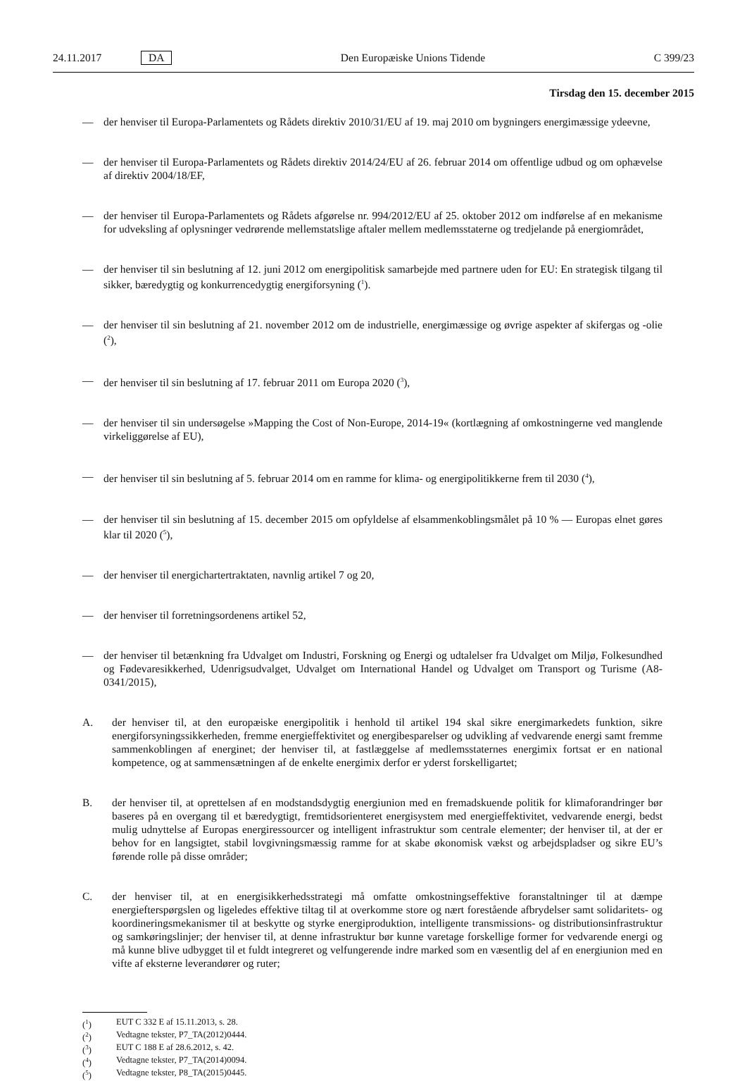24.11.2017 DA Den Europæiske Unions Tidende C 399/23
Tirsdag den 15. december 2015
— der henviser til Europa-Parlamentets og Rådets direktiv 2010/31/EU af 19. maj 2010 om bygningers energimæssige ydeevne,
— der henviser til Europa-Parlamentets og Rådets direktiv 2014/24/EU af 26. februar 2014 om offentlige udbud og om ophævelse af direktiv 2004/18/EF,
— der henviser til Europa-Parlamentets og Rådets afgørelse nr. 994/2012/EU af 25. oktober 2012 om indførelse af en mekanisme for udveksling af oplysninger vedrørende mellemstatslige aftaler mellem medlemsstaterne og tredjelande på energiområdet,
— der henviser til sin beslutning af 12. juni 2012 om energipolitisk samarbejde med partnere uden for EU: En strategisk tilgang til sikker, bæredygtig og konkurrencedygtig energiforsyning (<sup>1</sup>).
— der henviser til sin beslutning af 21. november 2012 om de industrielle, energimæssige og øvrige aspekter af skifergas og -olie (<sup>2</sup>),
— der henviser til sin beslutning af 17. februar 2011 om Europa 2020 (<sup>3</sup>),
— der henviser til sin undersøgelse »Mapping the Cost of Non-Europe, 2014-19« (kortlægning af omkostningerne ved manglende virkeliggørelse af EU),
— der henviser til sin beslutning af 5. februar 2014 om en ramme for klima- og energipolitikkerne frem til 2030 (<sup>4</sup>),
— der henviser til sin beslutning af 15. december 2015 om opfyldelse af elsammenkoblingsmålet på 10 % — Europas elnet gøres klar til 2020 (<sup>5</sup>),
— der henviser til energichartertraktaten, navnlig artikel 7 og 20,
— der henviser til forretningsordenens artikel 52,
— der henviser til betænkning fra Udvalget om Industri, Forskning og Energi og udtalelser fra Udvalget om Miljø, Folkesundhed og Fødevaresikkerhed, Udenrigsudvalget, Udvalget om International Handel og Udvalget om Transport og Turisme (A8-0341/2015),
A. der henviser til, at den europæiske energipolitik i henhold til artikel 194 skal sikre energimarkedets funktion, sikre energiforsyningssikkerheden, fremme energieffektivitet og energibesparelser og udvikling af vedvarende energi samt fremme sammenkoblingen af energinet; der henviser til, at fastlæggelse af medlemsstaternes energimix fortsat er en national kompetence, og at sammensætningen af de enkelte energimix derfor er yderst forskelligartet;
B. der henviser til, at oprettelsen af en modstandsdygtig energiunion med en fremadskuende politik for klimaforandringer bør baseres på en overgang til et bæredygtigt, fremtidsorienteret energisystem med energieffektivitet, vedvarende energi, bedst mulig udnyttelse af Europas energiressourcer og intelligent infrastruktur som centrale elementer; der henviser til, at der er behov for en langsigtet, stabil lovgivningsmæssig ramme for at skabe økonomisk vækst og arbejdspladser og sikre EU’s førende rolle på disse områder;
C. der henviser til, at en energisikkerhedsstrategi må omfatte omkostningseffektive foranstaltninger til at dæmpe energiefterspørgslen og ligeledes effektive tiltag til at overkomme store og nært forestående afbrydelser samt solidaritets- og koordineringsmekanismer til at beskytte og styrke energiproduktion, intelligente transmissions- og distributionsinfrastruktur og samkøringslinjer; der henviser til, at denne infrastruktur bør kunne varetage forskellige former for vedvarende energi og må kunne blive udbygget til et fuldt integreret og velfungerende indre marked som en væsentlig del af en energiunion med en vifte af eksterne leverandører og ruter;
(<sup>1</sup>) EUT C 332 E af 15.11.2013, s. 28.
(<sup>2</sup>) Vedtagne tekster, P7_TA(2012)0444.
(<sup>3</sup>) EUT C 188 E af 28.6.2012, s. 42.
(<sup>4</sup>) Vedtagne tekster, P7_TA(2014)0094.
(<sup>5</sup>) Vedtagne tekster, P8_TA(2015)0445.